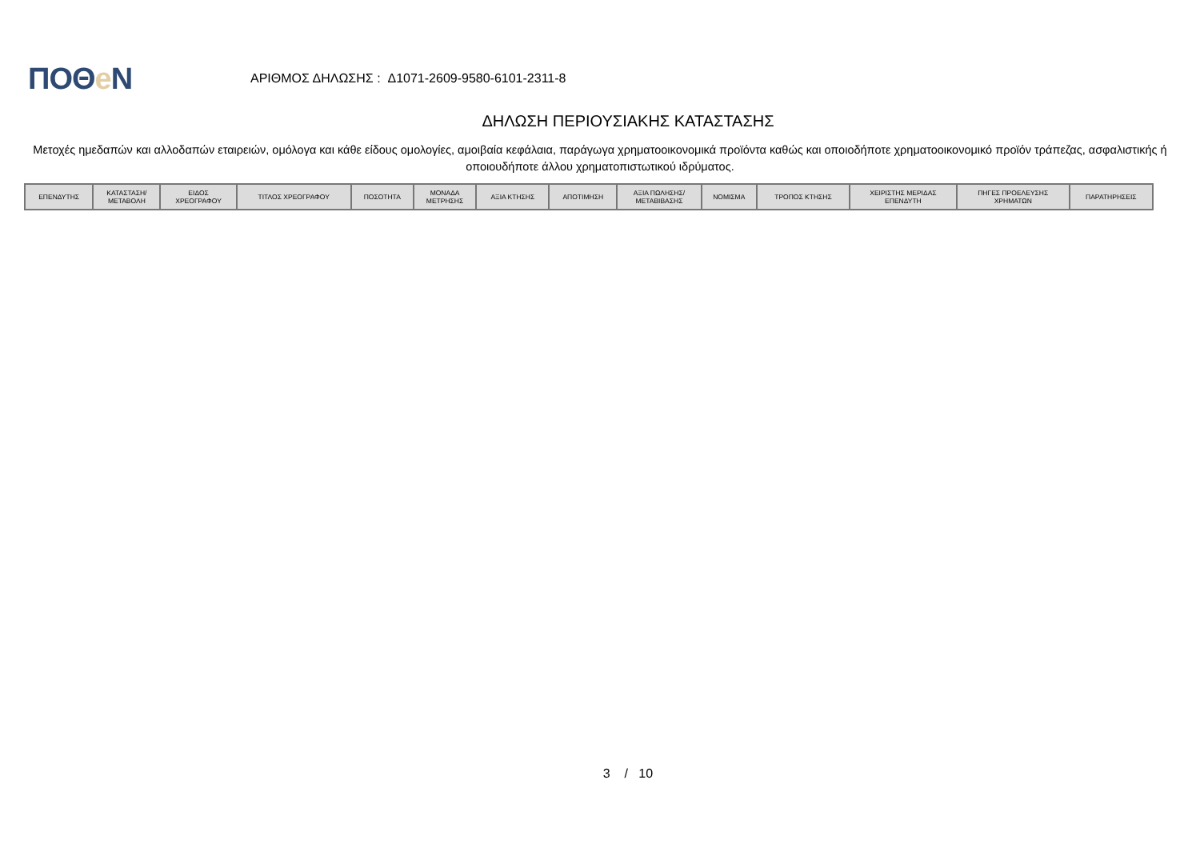ΠΟΘe Ν
ΑΡΙΘΜΟΣ ΔΗΛΩΣΗΣ : Δ1071-2609-9580-6101-2311-8
ΔΗΛΩΣΗ ΠΕΡΙΟΥΣΙΑΚΗΣ ΚΑΤΑΣΤΑΣΗΣ
Μετοχές ημεδαπών και αλλοδαπών εταιρειών, ομόλογα και κάθε είδους ομολογίες, αμοιβαία κεφάλαια, παράγωγα χρηματοοικονομικά προϊόντα καθώς και οποιοδήποτε χρηματοοικονομικό προϊόν τράπεζας, ασφαλιστικής ή οποιουδήποτε άλλου χρηματοπιστωτικού ιδρύματος.
| ΕΠΕΝΔΥΤΗΣ | ΚΑΤΑΣΤΑΣΗ/ ΜΕΤΑΒΟΛΗ | ΕΙΔΟΣ ΧΡΕΟΓΡΑΦΟΥ | ΤΙΤΛΟΣ ΧΡΕΟΓΡΑΦΟΥ | ΠΟΣΟΤΗΤΑ | ΜΟΝΑΔΑ ΜΕΤΡΗΣΗΣ | ΑΞΙΑ ΚΤΗΣΗΣ | ΑΠΟΤΙΜΗΣΗ | ΑΞΙΑ ΠΩΛΗΣΗΣ/ ΜΕΤΑΒΙΒΑΣΗΣ | ΝΟΜΙΣΜΑ | ΤΡΟΠΟΣ ΚΤΗΣΗΣ | ΧΕΙΡΙΣΤΗΣ ΜΕΡΙΔΑΣ ΕΠΕΝΔΥΤΗ | ΠΗΓΕΣ ΠΡΟΕΛΕΥΣΗΣ ΧΡΗΜΑΤΩΝ | ΠΑΡΑΤΗΡΗΣΕΙΣ |
| --- | --- | --- | --- | --- | --- | --- | --- | --- | --- | --- | --- | --- | --- |
3 / 10